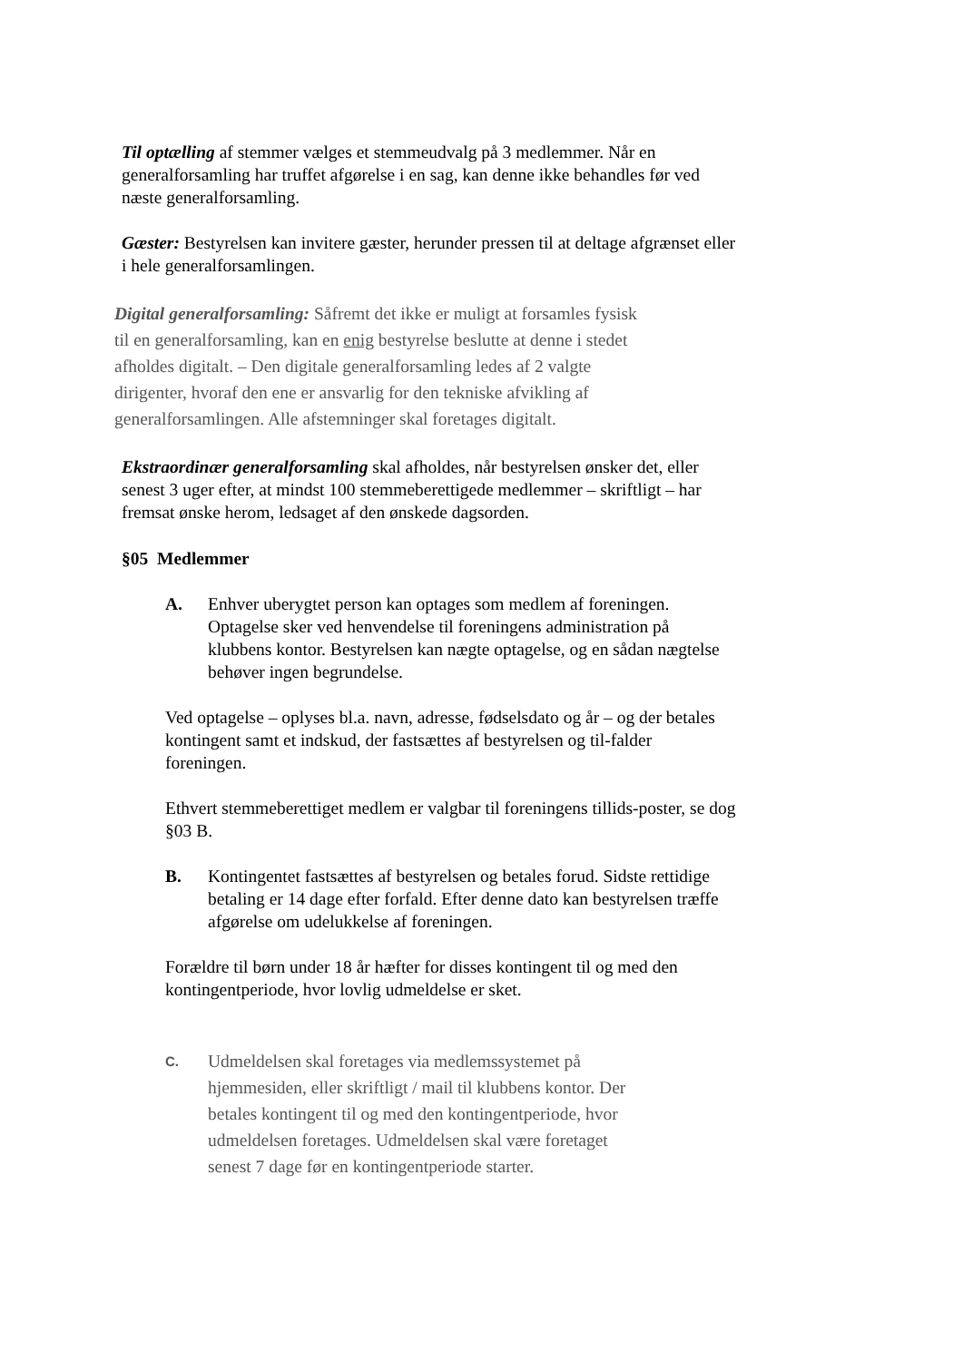Til optælling af stemmer vælges et stemmeudvalg på 3 medlemmer. Når en generalforsamling har truffet afgørelse i en sag, kan denne ikke behandles før ved næste generalforsamling.
Gæster: Bestyrelsen kan invitere gæster, herunder pressen til at deltage afgrænset eller i hele generalforsamlingen.
Digital generalforsamling: Såfremt det ikke er muligt at forsamles fysisk til en generalforsamling, kan en enig bestyrelse beslutte at denne i stedet afholdes digitalt. – Den digitale generalforsamling ledes af 2 valgte dirigenter, hvoraf den ene er ansvarlig for den tekniske afvikling af generalforsamlingen. Alle afstemninger skal foretages digitalt.
Ekstraordinær generalforsamling skal afholdes, når bestyrelsen ønsker det, eller senest 3 uger efter, at mindst 100 stemmeberettigede medlemmer – skriftligt – har fremsat ønske herom, ledsaget af den ønskede dagsorden.
§05 Medlemmer
A. Enhver uberygtet person kan optages som medlem af foreningen. Optagelse sker ved henvendelse til foreningens administration på klubbens kontor. Bestyrelsen kan nægte optagelse, og en sådan nægtelse behøver ingen begrundelse.
Ved optagelse – oplyses bl.a. navn, adresse, fødselsdato og år – og der betales kontingent samt et indskud, der fastsættes af bestyrelsen og til-falder foreningen.
Ethvert stemmeberettiget medlem er valgbar til foreningens tillids-poster, se dog §03 B.
B. Kontingentet fastsættes af bestyrelsen og betales forud. Sidste rettidige betaling er 14 dage efter forfald. Efter denne dato kan bestyrelsen træffe afgørelse om udelukkelse af foreningen.
Forældre til børn under 18 år hæfter for disses kontingent til og med den kontingentperiode, hvor lovlig udmeldelse er sket.
C.
Udmeldelsen skal foretages via medlemssystemet på hjemmesiden, eller skriftligt / mail til klubbens kontor. Der betales kontingent til og med den kontingentperiode, hvor udmeldelsen foretages. Udmeldelsen skal være foretaget senest 7 dage før en kontingentperiode starter.